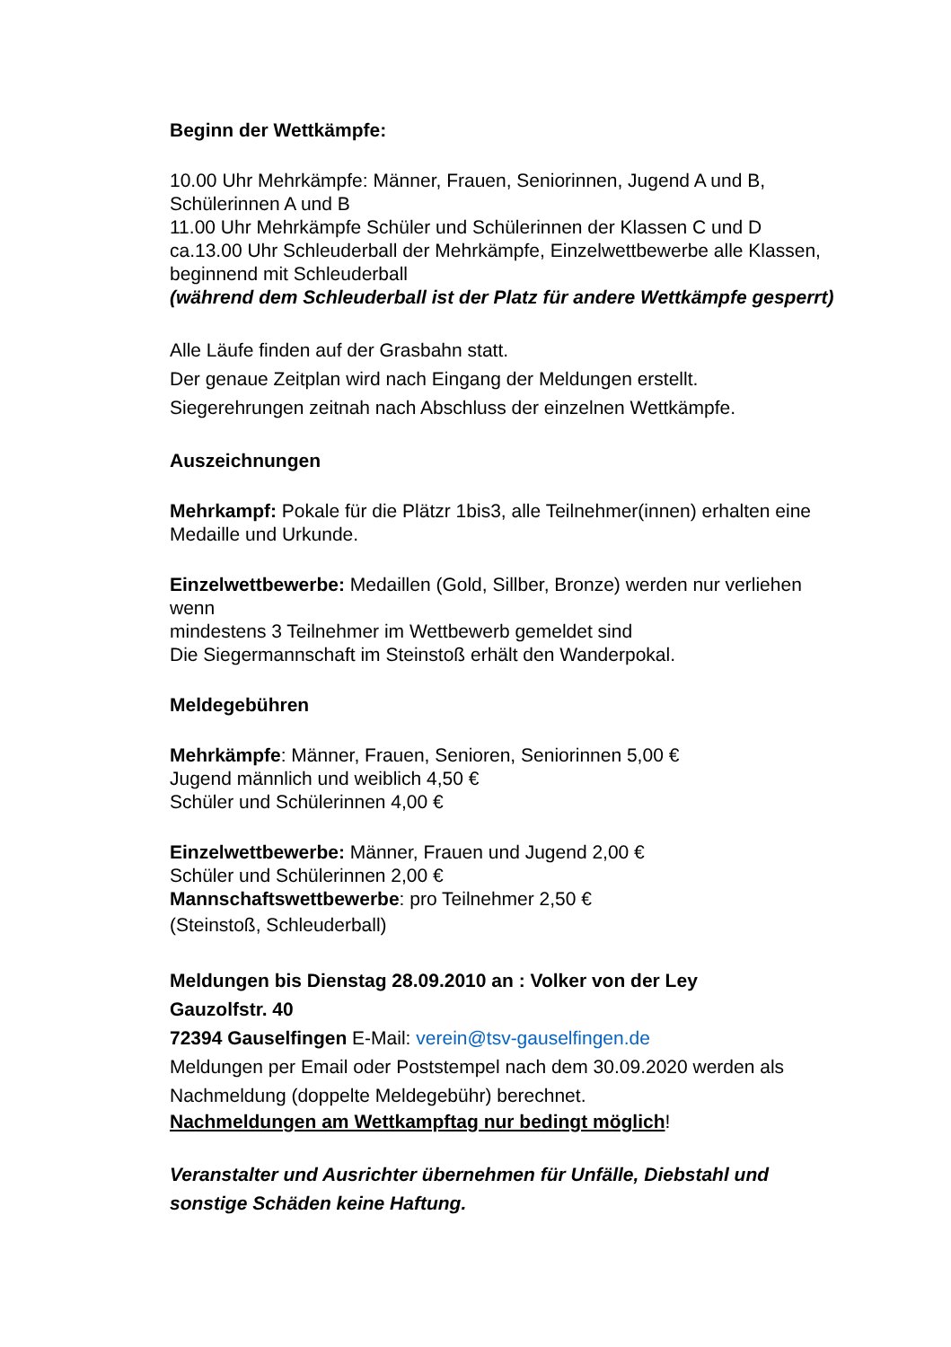Beginn der Wettkämpfe:
10.00 Uhr Mehrkämpfe: Männer, Frauen, Seniorinnen, Jugend A und B,
Schülerinnen A und B
11.00 Uhr Mehrkämpfe Schüler und Schülerinnen der Klassen C und D
ca.13.00 Uhr Schleuderball der Mehrkämpfe, Einzelwettbewerbe alle Klassen,
beginnend mit Schleuderball
(während dem Schleuderball ist der Platz für andere Wettkämpfe gesperrt)
Alle Läufe finden auf der Grasbahn statt.
Der genaue Zeitplan wird nach Eingang der Meldungen erstellt.
Siegerehrungen zeitnah nach Abschluss der einzelnen Wettkämpfe.
Auszeichnungen
Mehrkampf: Pokale für die Plätzr 1bis3, alle Teilnehmer(innen) erhalten eine
Medaille und Urkunde.
Einzelwettbewerbe: Medaillen (Gold, Sillber, Bronze) werden nur verliehen
wenn
mindestens 3 Teilnehmer im Wettbewerb gemeldet sind
Die Siegermannschaft im Steinstoß erhält den Wanderpokal.
Meldegebühren
Mehrkämpfe: Männer, Frauen, Senioren, Seniorinnen 5,00 €
Jugend männlich und weiblich 4,50 €
Schüler und Schülerinnen 4,00 €
Einzelwettbewerbe: Männer, Frauen und Jugend 2,00 €
Schüler und Schülerinnen 2,00 €
Mannschaftswettbewerbe: pro Teilnehmer 2,50 €
(Steinstoß, Schleuderball)
Meldungen bis Dienstag 28.09.2010 an : Volker von der Ley
Gauzolfstr. 40
72394 Gauselfingen E-Mail: verein@tsv-gauselfingen.de
Meldungen per Email oder Poststempel nach dem 30.09.2020 werden als
Nachmeldung (doppelte Meldegebühr) berechnet.
Nachmeldungen am Wettkampftag nur bedingt möglich!
Veranstalter und Ausrichter übernehmen für Unfälle, Diebstahl und
sonstige Schäden keine Haftung.